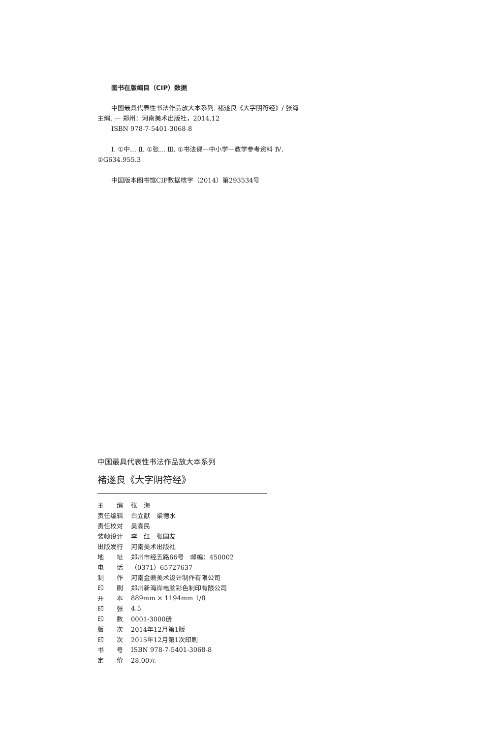图书在版编目（CIP）数据
中国最具代表性书法作品放大本系列. 褚遂良《大字阴符经》/ 张海主编. — 郑州：河南美术出版社，2014.12
ISBN 978-7-5401-3068-8
Ⅰ. ①中… Ⅱ. ①张… Ⅲ. ①书法课—中小学—教学参考资料 Ⅳ. ①G634.955.3
中国版本图书馆CIP数据核字（2014）第293534号
中国最具代表性书法作品放大本系列
褚遂良《大字阴符经》
| 主 编 | 张 海 |
| 责任编辑 | 白立献 梁德水 |
| 责任校对 | 吴高民 |
| 装帧设计 | 李 红 张国友 |
| 出版发行 | 河南美术出版社 |
| 地 址 | 郑州市经五路66号 邮编：450002 |
| 电 话 | （0371）65727637 |
| 制 作 | 河南金鼎美术设计制作有限公司 |
| 印 刷 | 郑州新海岸电脑彩色制印有限公司 |
| 开 本 | 889mm × 1194mm 1/8 |
| 印 张 | 4.5 |
| 印 数 | 0001-3000册 |
| 版 次 | 2014年12月第1版 |
| 印 次 | 2015年12月第1次印刷 |
| 书 号 | ISBN 978-7-5401-3068-8 |
| 定 价 | 28.00元 |